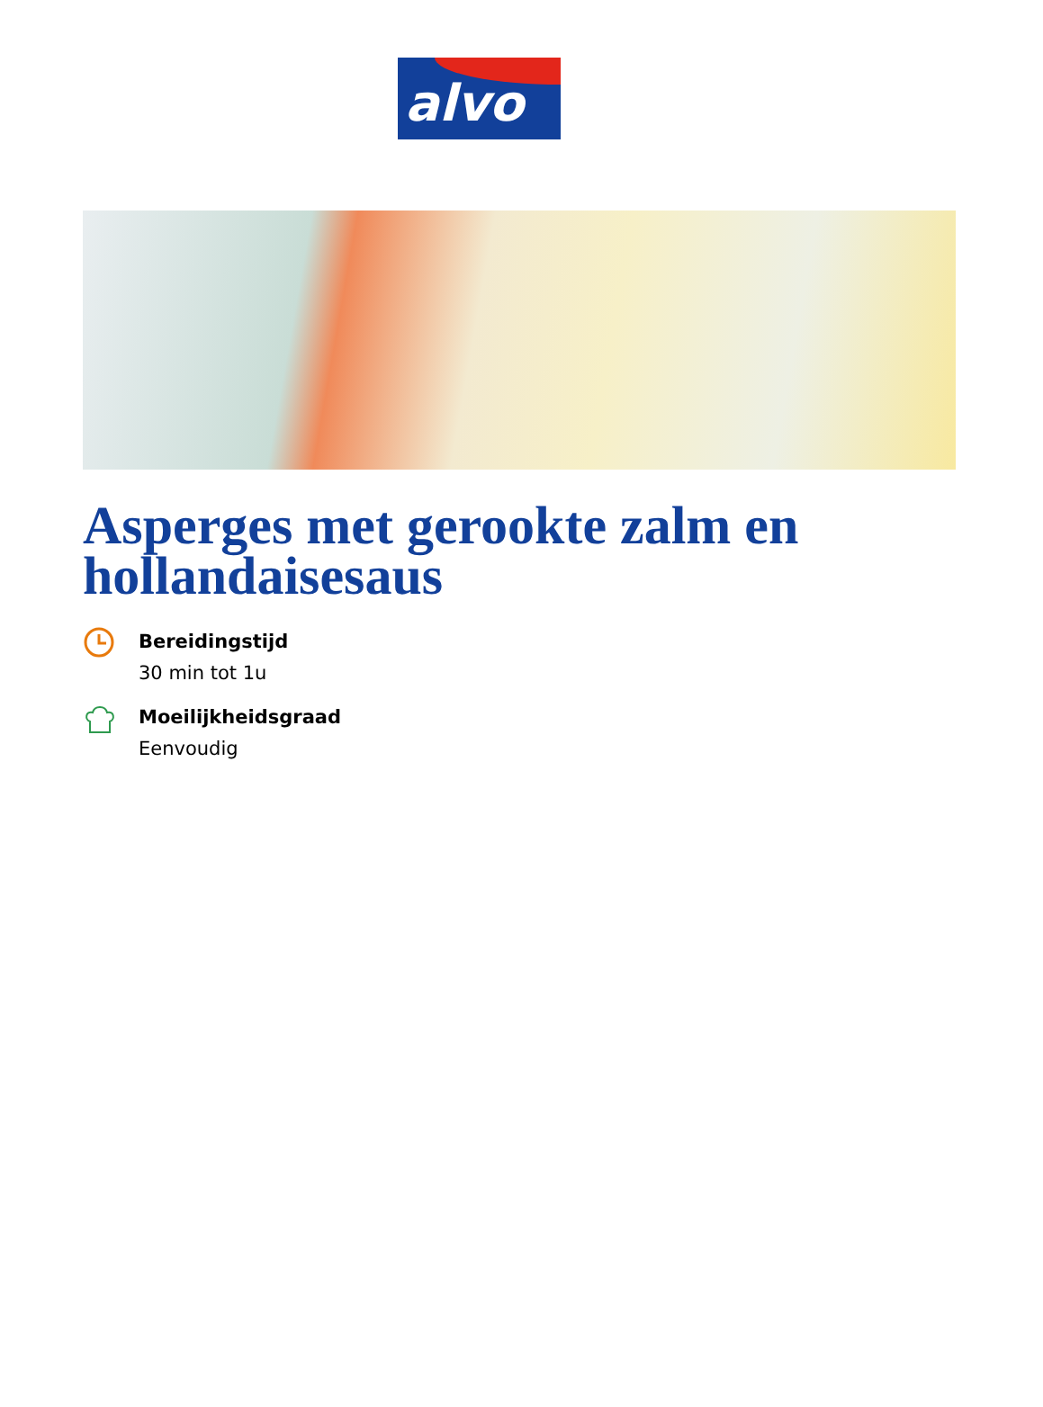alvo
Asperges met gerookte zalm en hollandaisesaus
Bereidingstijd
30 min tot 1u
Moeilijkheidsgraad
Eenvoudig